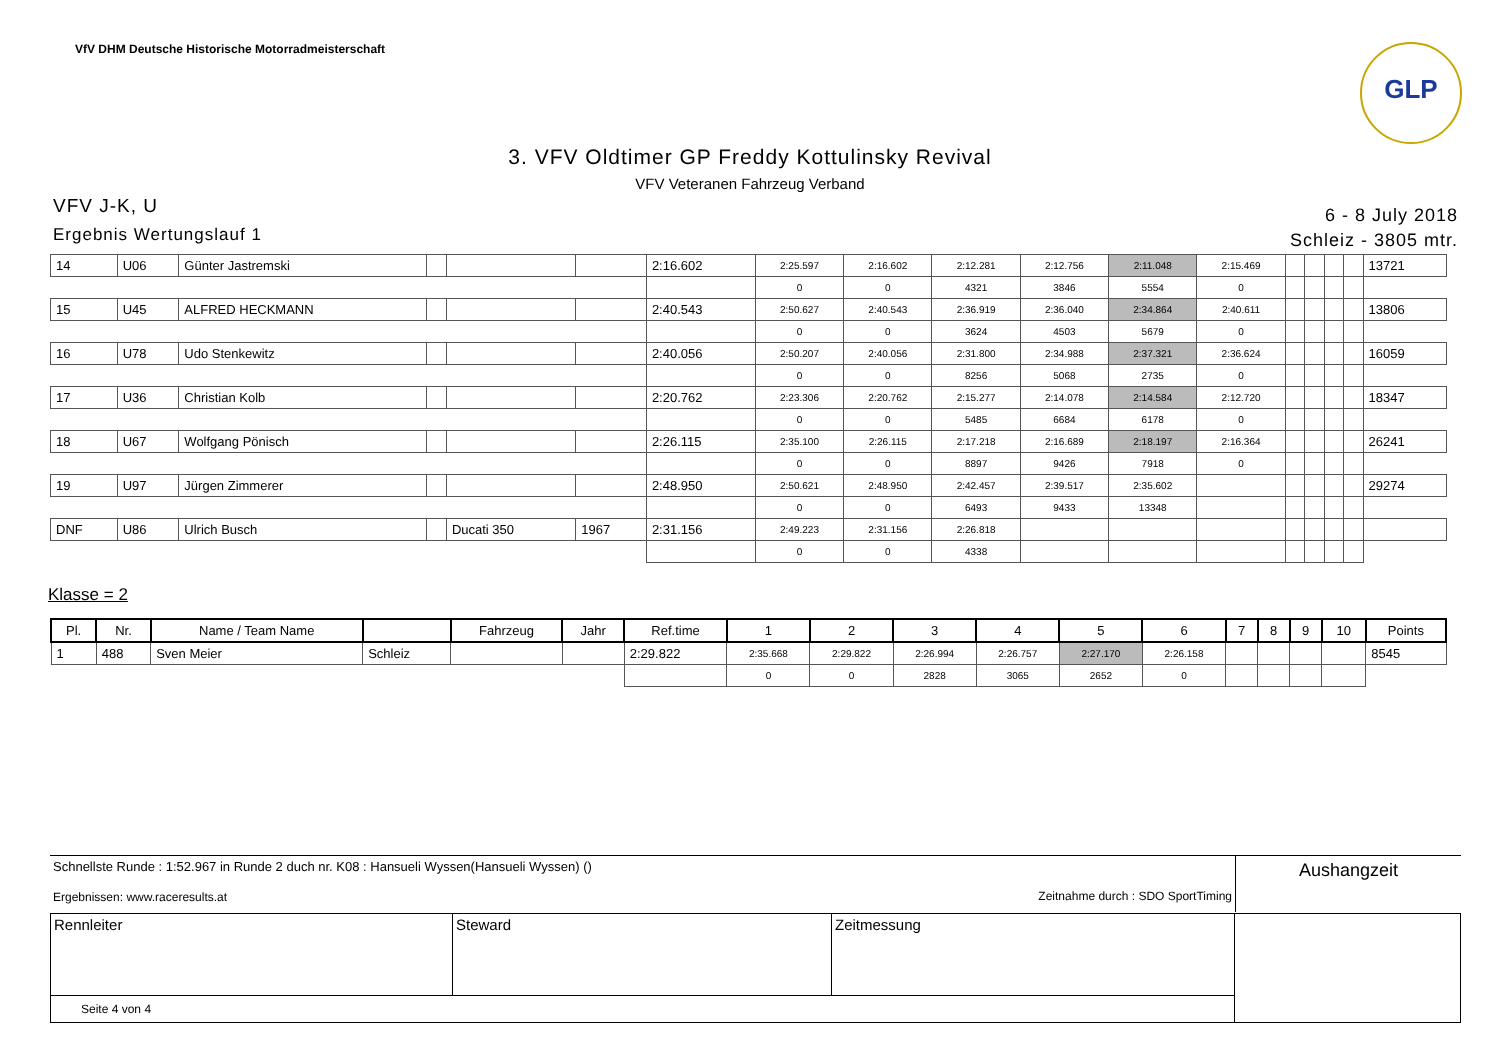VfV DHM Deutsche Historische Motorradmeisterschaft
GLP
3. VFV Oldtimer GP Freddy Kottulinsky Revival
VFV Veteranen Fahrzeug Verband
VFV J-K, U
Ergebnis Wertungslauf 1
6 - 8 July 2018
Schleiz - 3805 mtr.
| 14 | U06 | Günter Jastremski | | | | 2:16.602 | 2:25.597 | 2:16.602 | 2:12.281 | 2:12.756 | 2:11.048 | 2:15.469 | | | | | 13721 |
| | | | | | | | 0 | 0 | 4321 | 3846 | 5554 | 0 | | | | | |
| 15 | U45 | ALFRED HECKMANN | | | | 2:40.543 | 2:50.627 | 2:40.543 | 2:36.919 | 2:36.040 | 2:34.864 | 2:40.611 | | | | | 13806 |
| | | | | | | | 0 | 0 | 3624 | 4503 | 5679 | 0 | | | | | |
| 16 | U78 | Udo Stenkewitz | | | | 2:40.056 | 2:50.207 | 2:40.056 | 2:31.800 | 2:34.988 | 2:37.321 | 2:36.624 | | | | | 16059 |
| | | | | | | | 0 | 0 | 8256 | 5068 | 2735 | 0 | | | | | |
| 17 | U36 | Christian Kolb | | | | 2:20.762 | 2:23.306 | 2:20.762 | 2:15.277 | 2:14.078 | 2:14.584 | 2:12.720 | | | | | 18347 |
| | | | | | | | 0 | 0 | 5485 | 6684 | 6178 | 0 | | | | | |
| 18 | U67 | Wolfgang Pönisch | | | | 2:26.115 | 2:35.100 | 2:26.115 | 2:17.218 | 2:16.689 | 2:18.197 | 2:16.364 | | | | | 26241 |
| | | | | | | | 0 | 0 | 8897 | 9426 | 7918 | 0 | | | | | |
| 19 | U97 | Jürgen Zimmerer | | | | 2:48.950 | 2:50.621 | 2:48.950 | 2:42.457 | 2:39.517 | 2:35.602 | | | | | | 29274 |
| | | | | | | | 0 | 0 | 6493 | 9433 | 13348 | | | | | | |
| DNF | U86 | Ulrich Busch | | Ducati 350 | 1967 | 2:31.156 | 2:49.223 | 2:31.156 | 2:26.818 | | | | | | | | |
| | | | | | | | 0 | 0 | 4338 | | | | | | | | |
Klasse = 2
| Pl. | Nr. | Name / Team Name | | Fahrzeug | Jahr | Ref.time | 1 | 2 | 3 | 4 | 5 | 6 | 7 | 8 | 9 | 10 | Points |
| --- | --- | --- | --- | --- | --- | --- | --- | --- | --- | --- | --- | --- | --- | --- | --- | --- | --- |
| 1 | 488 | Sven Meier | Schleiz | | | 2:29.822 | 2:35.668 | 2:29.822 | 2:26.994 | 2:26.757 | 2:27.170 | 2:26.158 | | | | | 8545 |
| | | | | | | | 0 | 0 | 2828 | 3065 | 2652 | 0 | | | | | |
Schnellste Runde : 1:52.967 in Runde 2 duch nr. K08 : Hansueli Wyssen(Hansueli Wyssen) ()
Ergebnissen: www.raceresults.at Zeitnahme durch : SDO SportTiming
Aushangzeit
| Rennleiter | Steward | Zeitmessung | |
| Seite 4 von 4 | | | |